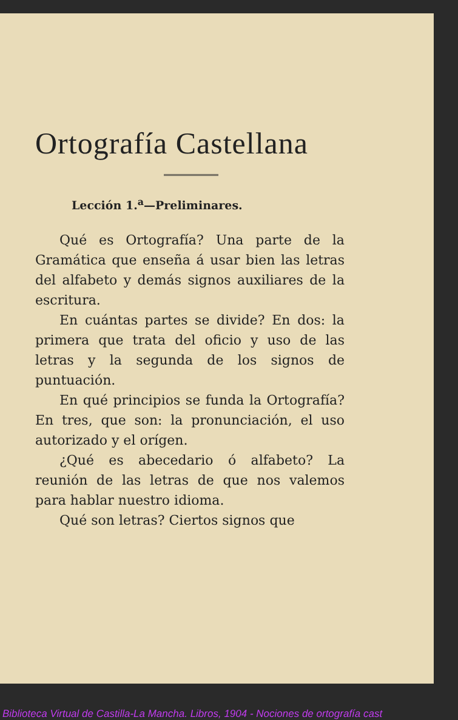Ortografía Castellana
Lección 1.<sup>a</sup>—Preliminares.
Qué es Ortografía? Una parte de la Gramática que enseña á usar bien las letras del alfabeto y demás signos auxiliares de la escritura.
En cuántas partes se divide? En dos: la primera que trata del oficio y uso de las letras y la segunda de los signos de puntuación.
En qué principios se funda la Ortografía? En tres, que son: la pronunciación, el uso autorizado y el orígen.
¿Qué es abecedario ó alfabeto? La reunión de las letras de que nos valemos para hablar nuestro idioma.
Qué son letras? Ciertos signos que
Biblioteca Virtual de Castilla-La Mancha. Libros, 1904 - Nociones de ortografía cast